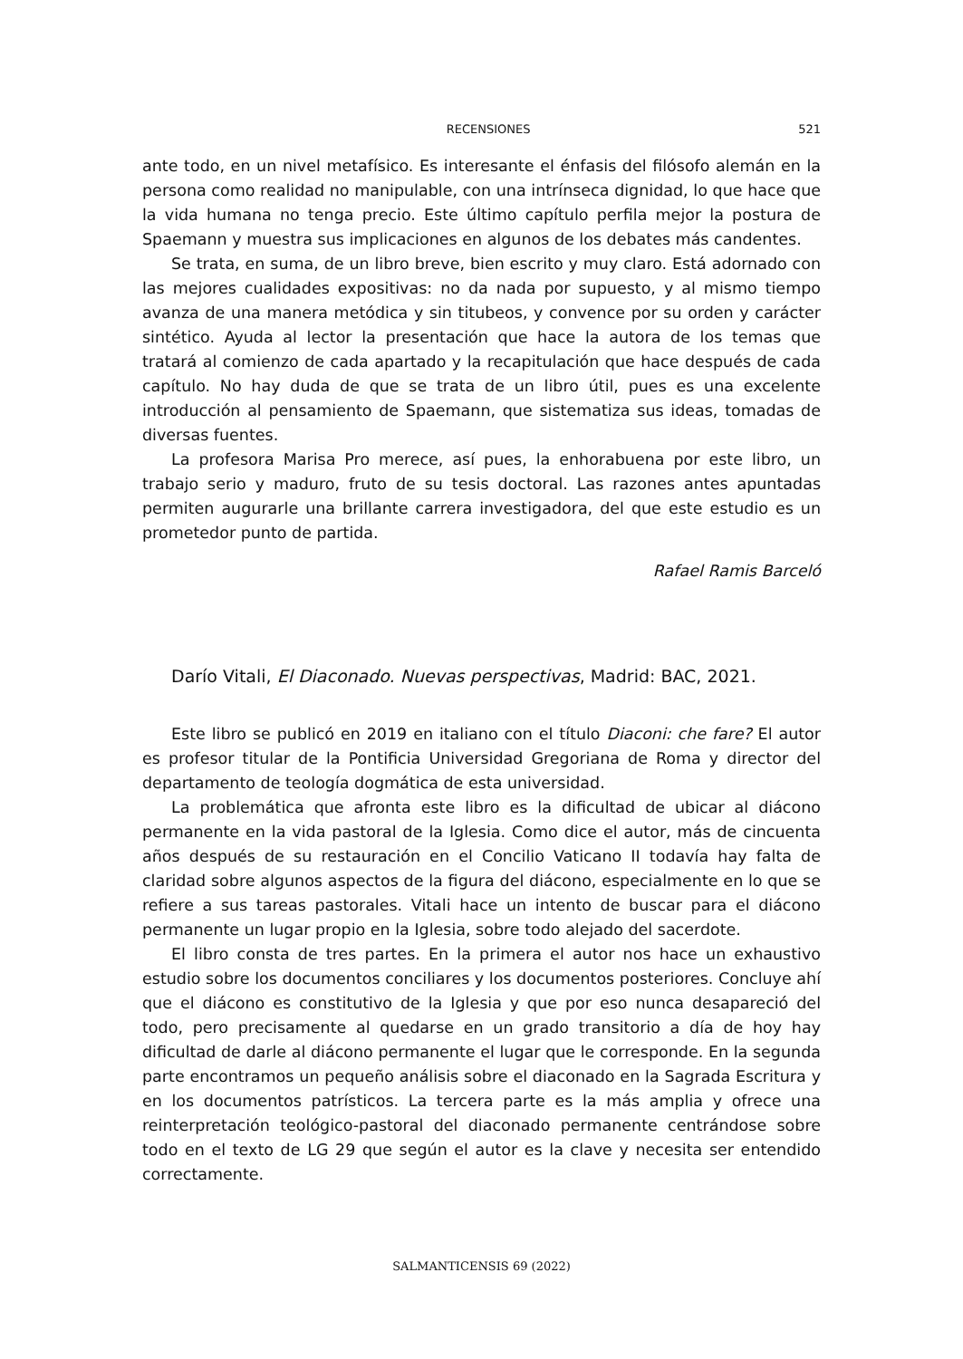RECENSIONES 521
ante todo, en un nivel metafísico. Es interesante el énfasis del filósofo alemán en la persona como realidad no manipulable, con una intrínseca dignidad, lo que hace que la vida humana no tenga precio. Este último capítulo perfila mejor la postura de Spaemann y muestra sus implicaciones en algunos de los debates más candentes.
Se trata, en suma, de un libro breve, bien escrito y muy claro. Está adornado con las mejores cualidades expositivas: no da nada por supuesto, y al mismo tiempo avanza de una manera metódica y sin titubeos, y convence por su orden y carácter sintético. Ayuda al lector la presentación que hace la autora de los temas que tratará al comienzo de cada apartado y la recapitulación que hace después de cada capítulo. No hay duda de que se trata de un libro útil, pues es una excelente introducción al pensamiento de Spaemann, que sistematiza sus ideas, tomadas de diversas fuentes.
La profesora Marisa Pro merece, así pues, la enhorabuena por este libro, un trabajo serio y maduro, fruto de su tesis doctoral. Las razones antes apuntadas permiten augurarle una brillante carrera investigadora, del que este estudio es un prometedor punto de partida.
Rafael Ramis Barceló
Darío Vitali, El Diaconado. Nuevas perspectivas, Madrid: BAC, 2021.
Este libro se publicó en 2019 en italiano con el título Diaconi: che fare? El autor es profesor titular de la Pontificia Universidad Gregoriana de Roma y director del departamento de teología dogmática de esta universidad.
La problemática que afronta este libro es la dificultad de ubicar al diácono permanente en la vida pastoral de la Iglesia. Como dice el autor, más de cincuenta años después de su restauración en el Concilio Vaticano II todavía hay falta de claridad sobre algunos aspectos de la figura del diácono, especialmente en lo que se refiere a sus tareas pastorales. Vitali hace un intento de buscar para el diácono permanente un lugar propio en la Iglesia, sobre todo alejado del sacerdote.
El libro consta de tres partes. En la primera el autor nos hace un exhaustivo estudio sobre los documentos conciliares y los documentos posteriores. Concluye ahí que el diácono es constitutivo de la Iglesia y que por eso nunca desapareció del todo, pero precisamente al quedarse en un grado transitorio a día de hoy hay dificultad de darle al diácono permanente el lugar que le corresponde. En la segunda parte encontramos un pequeño análisis sobre el diaconado en la Sagrada Escritura y en los documentos patrísticos. La tercera parte es la más amplia y ofrece una reinterpretación teológico-pastoral del diaconado permanente centrándose sobre todo en el texto de LG 29 que según el autor es la clave y necesita ser entendido correctamente.
SALMANTICENSIS 69 (2022)